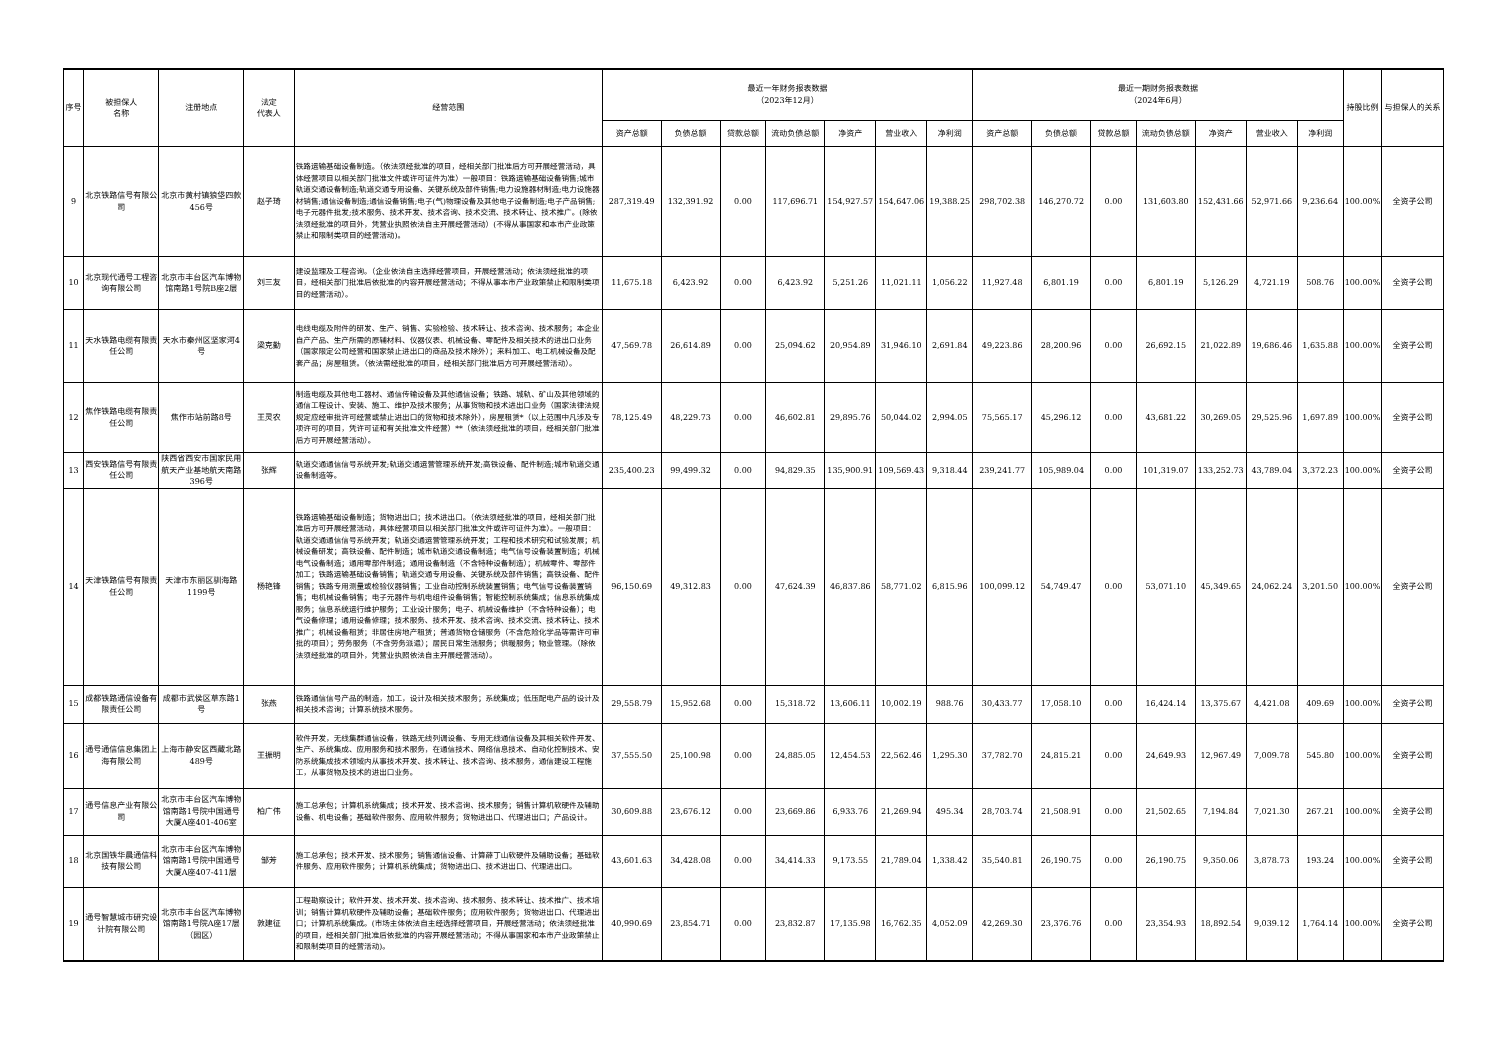| 序号 | 被担保人 名称 | 注册地点 | 法定 代表人 | 经营范围 | 最近一年财务报表数据 （2023年12月） | | | | | | | 最近一期财务报表数据 （2024年6月） | | | | | | | 持股比例 | 与担保人的关系 |
| --- | --- | --- | --- | --- | --- | --- | --- | --- | --- | --- | --- | --- | --- | --- | --- | --- | --- | --- | --- | --- |
| | | | | | 资产总额 | 负债总额 | 贷款总额 | 流动负债总额 | 净资产 | 营业收入 | 净利润 | 资产总额 | 负债总额 | 贷款总额 | 流动负债总额 | 净资产 | 营业收入 | 净利润 | | |
| 9 | 北京铁路信号有限公司 | 北京市黄村镇狼垡四款456号 | 赵子琦 | 铁路运输基础设备制造。（依法须经批准的项目，经相关部门批准后方可开展经营活动，具体经营项目以相关部门批准文件或许可证件为准）一般项目：铁路运输基础设备销售;城市轨道交通设备制造;轨道交通专用设备、关键系统及部件销售;电力设施器材制造;电力设施器材销售;通信设备制造;通信设备销售;电子(气)物理设备及其他电子设备制造;电子产品销售;电子元器件批发;技术服务、技术开发、技术咨询、技术交流、技术转让、技术推广。(除依法须经批准的项目外，凭营业执照依法自主开展经营活动）(不得从事国家和本市产业政策禁止和限制类项目的经营活动)。 | 287,319.49 | 132,391.92 | 0.00 | 117,696.71 | 154,927.57 | 154,647.06 | 19,388.25 | 298,702.38 | 146,270.72 | 0.00 | 131,603.80 | 152,431.66 | 52,971.66 | 9,236.64 | 100.00% | 全资子公司 |
| 10 | 北京现代通号工程咨询有限公司 | 北京市丰台区汽车博物馆南路1号院B座2层 | 刘三友 | 建设监理及工程咨询。（企业依法自主选择经营项目，开展经营活动；依法须经批准的项目，经相关部门批准后依批准的内容开展经营活动；不得从事本市产业政策禁止和限制类项目的经营活动）。 | 11,675.18 | 6,423.92 | 0.00 | 6,423.92 | 5,251.26 | 11,021.11 | 1,056.22 | 11,927.48 | 6,801.19 | 0.00 | 6,801.19 | 5,126.29 | 4,721.19 | 508.76 | 100.00% | 全资子公司 |
| 11 | 天水铁路电缆有限责任公司 | 天水市秦州区坚家河4号 | 梁克勤 | 电线电缆及附件的研发、生产、销售、实验检验、技术转让、技术咨询、技术服务；本企业自产产品、生产所需的原辅材料、仪器仪表、机械设备、零配件及相关技术的进出口业务（国家限定公司经营和国家禁止进出口的商品及技术除外）；来料加工、电工机械设备及配套产品；房屋租赁。（依法需经批准的项目，经相关部门批准后方可开展经营活动）。 | 47,569.78 | 26,614.89 | 0.00 | 25,094.62 | 20,954.89 | 31,946.10 | 2,691.84 | 49,223.86 | 28,200.96 | 0.00 | 26,692.15 | 21,022.89 | 19,686.46 | 1,635.88 | 100.00% | 全资子公司 |
| 12 | 焦作铁路电缆有限责任公司 | 焦作市站前路8号 | 王灵农 | 制造电缆及其他电工器材、通信传输设备及其他通信设备；铁路、城轨、矿山及其他领域的通信工程设计、安装、施工、维护及技术服务；从事货物和技术进出口业务（国家法律法规规定应经审批许可经营或禁止进出口的货物和技术除外），房屋租赁*（以上范围中凡涉及专项许可的项目，凭许可证和有关批准文件经营）**（依法须经批准的项目，经相关部门批准后方可开展经营活动）。 | 78,125.49 | 48,229.73 | 0.00 | 46,602.81 | 29,895.76 | 50,044.02 | 2,994.05 | 75,565.17 | 45,296.12 | 0.00 | 43,681.22 | 30,269.05 | 29,525.96 | 1,697.89 | 100.00% | 全资子公司 |
| 13 | 西安铁路信号有限责任公司 | 陕西省西安市国家民用航天产业基地航天南路396号 | 张辉 | 轨道交通通信信号系统开发;轨道交通运营管理系统开发;高铁设备、配件制造;城市轨道交通设备制造等。 | 235,400.23 | 99,499.32 | 0.00 | 94,829.35 | 135,900.91 | 109,569.43 | 9,318.44 | 239,241.77 | 105,989.04 | 0.00 | 101,319.07 | 133,252.73 | 43,789.04 | 3,372.23 | 100.00% | 全资子公司 |
| 14 | 天津铁路信号有限责任公司 | 天津市东丽区驯海路1199号 | 杨艳锋 | 铁路运输基础设备制造；货物进出口；技术进出口。（依法须经批准的项目，经相关部门批准后方可开展经营活动，具体经营项目以相关部门批准文件或许可证件为准）。一般项目：轨道交通通信信号系统开发；轨道交通运营管理系统开发；工程和技术研究和试验发展；机械设备研发；高铁设备、配件制造；城市轨道交通设备制造；电气信号设备装置制造；机械电气设备制造；通用零部件制造；通用设备制造（不含特种设备制造）；机械零件、零部件加工；铁路运输基础设备销售；轨道交通专用设备、关键系统及部件销售；高铁设备、配件销售；铁路专用测量或检验仪器销售；工业自动控制系统装置销售；电气信号设备装置销售；电机械设备销售；电子元器件与机电组件设备销售；智能控制系统集成；信息系统集成服务；信息系统运行维护服务；工业设计服务；电子、机械设备维护（不含特种设备）；电气设备修理；通用设备修理；技术服务、技术开发、技术咨询、技术交流、技术转让、技术推广；机械设备租赁；非居住房地产租赁；普通货物仓储服务（不含危险化学品等需许可审批的项目）；劳务服务（不含劳务派遣）；居民日常生活服务；供暖服务；物业管理。（除依法须经批准的项目外，凭营业执照依法自主开展经营活动）。 | 96,150.69 | 49,312.83 | 0.00 | 47,624.39 | 46,837.86 | 58,771.02 | 6,815.96 | 100,099.12 | 54,749.47 | 0.00 | 53,071.10 | 45,349.65 | 24,062.24 | 3,201.50 | 100.00% | 全资子公司 |
| 15 | 成都铁路通信设备有限责任公司 | 成都市武侯区草东路1号 | 张燕 | 铁路通信信号产品的制造，加工，设计及相关技术服务；系统集成；低压配电产品的设计及相关技术咨询；计算系统技术服务。 | 29,558.79 | 15,952.68 | 0.00 | 15,318.72 | 13,606.11 | 10,002.19 | 988.76 | 30,433.77 | 17,058.10 | 0.00 | 16,424.14 | 13,375.67 | 4,421.08 | 409.69 | 100.00% | 全资子公司 |
| 16 | 通号通信信息集团上海有限公司 | 上海市静安区西藏北路489号 | 王振明 | 软件开发，无线集群通信设备，铁路无线列调设备、专用无线通信设备及其相关软件开发、生产、系统集成、应用服务和技术服务，在通信技术、网络信息技术、自动化控制技术、安防系统集成技术领域内从事技术开发、技术转让、技术咨询、技术服务，通信建设工程施工，从事货物及技术的进出口业务。 | 37,555.50 | 25,100.98 | 0.00 | 24,885.05 | 12,454.53 | 22,562.46 | 1,295.30 | 37,782.70 | 24,815.21 | 0.00 | 24,649.93 | 12,967.49 | 7,009.78 | 545.80 | 100.00% | 全资子公司 |
| 17 | 通号信息产业有限公司 | 北京市丰台区汽车博物馆南路1号院中国通号大厦A座401-406室 | 柏广伟 | 施工总承包；计算机系统集成；技术开发、技术咨询、技术服务；销售计算机软硬件及辅助设备、机电设备；基础软件服务、应用软件服务；货物进出口、代理进出口；产品设计。 | 30,609.88 | 23,676.12 | 0.00 | 23,669.86 | 6,933.76 | 21,269.94 | 495.34 | 28,703.74 | 21,508.91 | 0.00 | 21,502.65 | 7,194.84 | 7,021.30 | 267.21 | 100.00% | 全资子公司 |
| 18 | 北京国铁华晨通信科技有限公司 | 北京市丰台区汽车博物馆南路1号院中国通号大厦A座407-411层 | 邹芳 | 施工总承包；技术开发、技术服务；销售通信设备、计算薛丁山软硬件及辅助设备；基础软件服务、应用软件服务；计算机系统集成；货物进出口、技术进出口、代理进出口。 | 43,601.63 | 34,428.08 | 0.00 | 34,414.33 | 9,173.55 | 21,789.04 | 1,338.42 | 35,540.81 | 26,190.75 | 0.00 | 26,190.75 | 9,350.06 | 3,878.73 | 193.24 | 100.00% | 全资子公司 |
| 19 | 通号智慧城市研究设计院有限公司 | 北京市丰台区汽车博物馆南路1号院A座17层（园区） | 敦建征 | 工程勘察设计；软件开发、技术开发、技术咨询、技术服务、技术转让、技术推广、技术培训；销售计算机软硬件及辅助设备；基础软件服务；应用软件服务；货物进出口、代理进出口；计算机系统集成。(市场主体依法自主经选择经营项目，开展经营活动；依法须经批准的项目，经相关部门批准后依批准的内容开展经营活动；不得从事国家和本市产业政策禁止和限制类项目的经营活动)。 | 40,990.69 | 23,854.71 | 0.00 | 23,832.87 | 17,135.98 | 16,762.35 | 4,052.09 | 42,269.30 | 23,376.76 | 0.00 | 23,354.93 | 18,892.54 | 9,039.12 | 1,764.14 | 100.00% | 全资子公司 |